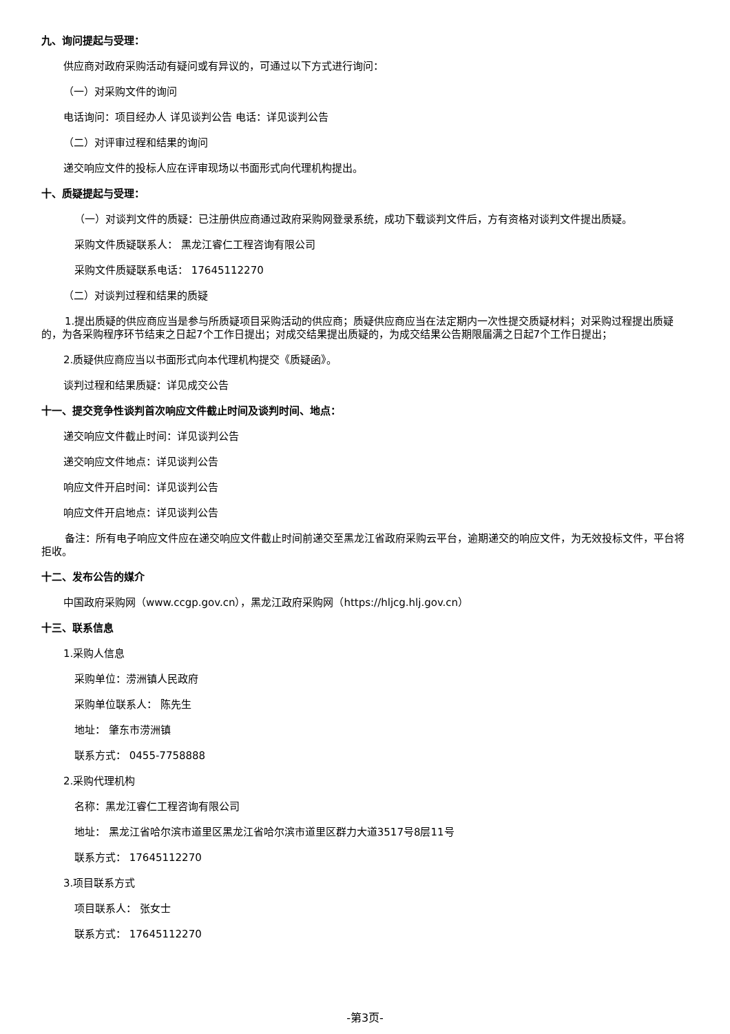九、询问提起与受理：
供应商对政府采购活动有疑问或有异议的，可通过以下方式进行询问：
（一）对采购文件的询问
电话询问：项目经办人 详见谈判公告 电话：详见谈判公告
（二）对评审过程和结果的询问
递交响应文件的投标人应在评审现场以书面形式向代理机构提出。
十、质疑提起与受理：
（一）对谈判文件的质疑：已注册供应商通过政府采购网登录系统，成功下载谈判文件后，方有资格对谈判文件提出质疑。
采购文件质疑联系人： 黑龙江睿仁工程咨询有限公司
采购文件质疑联系电话： 17645112270
（二）对谈判过程和结果的质疑
1.提出质疑的供应商应当是参与所质疑项目采购活动的供应商；质疑供应商应当在法定期内一次性提交质疑材料；对采购过程提出质疑的，为各采购程序环节结束之日起7个工作日提出；对成交结果提出质疑的，为成交结果公告期限届满之日起7个工作日提出；
2.质疑供应商应当以书面形式向本代理机构提交《质疑函》。
谈判过程和结果质疑：详见成交公告
十一、提交竞争性谈判首次响应文件截止时间及谈判时间、地点：
递交响应文件截止时间：详见谈判公告
递交响应文件地点：详见谈判公告
响应文件开启时间：详见谈判公告
响应文件开启地点：详见谈判公告
备注：所有电子响应文件应在递交响应文件截止时间前递交至黑龙江省政府采购云平台，逾期递交的响应文件，为无效投标文件，平台将拒收。
十二、发布公告的媒介
中国政府采购网（www.ccgp.gov.cn），黑龙江政府采购网（https://hljcg.hlj.gov.cn）
十三、联系信息
1.采购人信息
采购单位：涝洲镇人民政府
采购单位联系人： 陈先生
地址： 肇东市涝洲镇
联系方式： 0455-7758888
2.采购代理机构
名称：黑龙江睿仁工程咨询有限公司
地址： 黑龙江省哈尔滨市道里区黑龙江省哈尔滨市道里区群力大道3517号8层11号
联系方式： 17645112270
3.项目联系方式
项目联系人： 张女士
联系方式： 17645112270
-第3页-